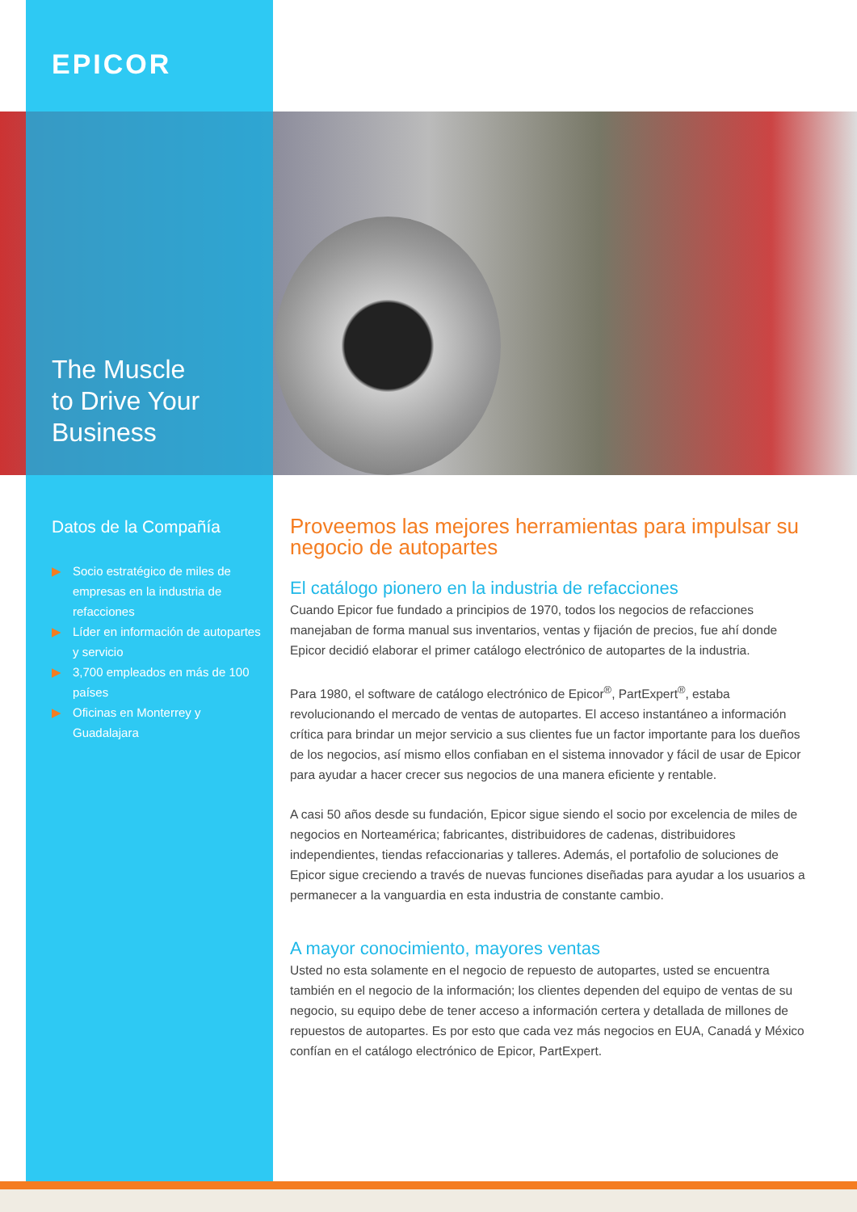EPICOR
The Muscle
to Drive Your
Business
Datos de la Compañía
▶ Socio estratégico de miles de empresas en la industria de refacciones
▶ Líder en información de autopartes y servicio
▶ 3,700 empleados en más de 100 países
▶ Oficinas en Monterrey y Guadalajara
Proveemos las mejores herramientas para impulsar su negocio de autopartes
El catálogo pionero en la industria de refacciones
Cuando Epicor fue fundado a principios de 1970, todos los negocios de refacciones manejaban de forma manual sus inventarios, ventas y fijación de precios, fue ahí donde Epicor decidió elaborar el primer catálogo electrónico de autopartes de la industria.
Para 1980, el software de catálogo electrónico de Epicor<sup>®</sup>, PartExpert<sup>®</sup>, estaba revolucionando el mercado de ventas de autopartes. El acceso instantáneo a información crítica para brindar un mejor servicio a sus clientes fue un factor importante para los dueños de los negocios, así mismo ellos confiaban en el sistema innovador y fácil de usar de Epicor para ayudar a hacer crecer sus negocios de una manera eficiente y rentable.
A casi 50 años desde su fundación, Epicor sigue siendo el socio por excelencia de miles de negocios en Norteamérica; fabricantes, distribuidores de cadenas, distribuidores independientes, tiendas refaccionarias y talleres. Además, el portafolio de soluciones de Epicor sigue creciendo a través de nuevas funciones diseñadas para ayudar a los usuarios a permanecer a la vanguardia en esta industria de constante cambio.
A mayor conocimiento, mayores ventas
Usted no esta solamente en el negocio de repuesto de autopartes, usted se encuentra también en el negocio de la información; los clientes dependen del equipo de ventas de su negocio, su equipo debe de tener acceso a información certera y detallada de millones de repuestos de autopartes. Es por esto que cada vez más negocios en EUA, Canadá y México confían en el catálogo electrónico de Epicor, PartExpert.